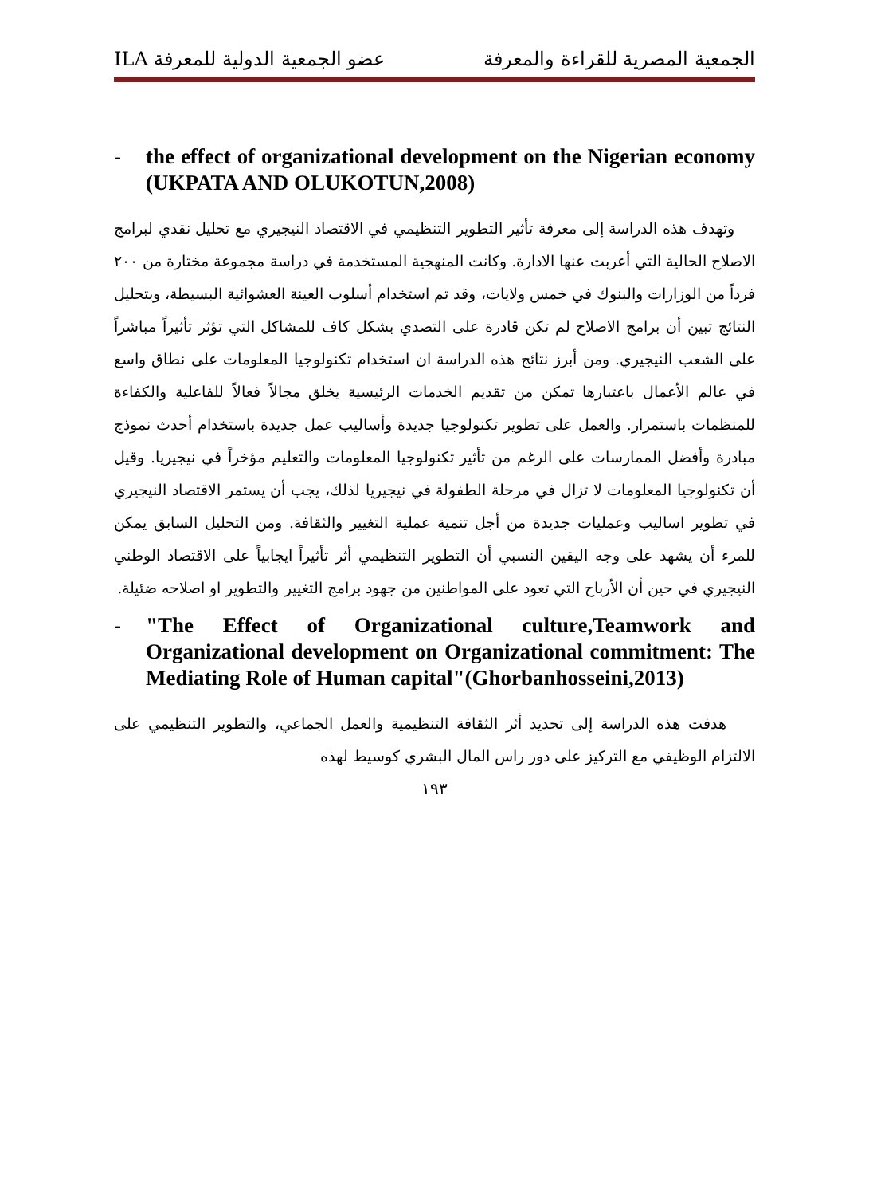الجمعية المصرية للقراءة والمعرفة عضو الجمعية الدولية للمعرفة ILA
- the effect of organizational development on the Nigerian economy (UKPATA AND OLUKOTUN,2008)
وتهدف هذه الدراسة إلى معرفة تأثير التطوير التنظيمي في الاقتصاد النيجيري مع تحليل نقدي لبرامج الاصلاح الحالية التي أعربت عنها الادارة. وكانت المنهجية المستخدمة في دراسة مجموعة مختارة من ٢٠٠ فرداً من الوزارات والبنوك في خمس ولايات، وقد تم استخدام أسلوب العينة العشوائية البسيطة، وبتحليل النتائج تبين أن برامج الاصلاح لم تكن قادرة على التصدي بشكل كاف للمشاكل التي تؤثر تأثيراً مباشراً على الشعب النيجيري. ومن أبرز نتائج هذه الدراسة ان استخدام تكنولوجيا المعلومات على نطاق واسع في عالم الأعمال باعتبارها تمكن من تقديم الخدمات الرئيسية يخلق مجالاً فعالاً للفاعلية والكفاءة للمنظمات باستمرار. والعمل على تطوير تكنولوجيا جديدة وأساليب عمل جديدة باستخدام أحدث نموذج مبادرة وأفضل الممارسات على الرغم من تأثير تكنولوجيا المعلومات والتعليم مؤخراً في نيجيريا. وقيل أن تكنولوجيا المعلومات لا تزال في مرحلة الطفولة في نيجيريا لذلك، يجب أن يستمر الاقتصاد النيجيري في تطوير اساليب وعمليات جديدة من أجل تنمية عملية التغيير والثقافة. ومن التحليل السابق يمكن للمرء أن يشهد على وجه اليقين النسبي أن التطوير التنظيمي أثر تأثيراً ايجابياً على الاقتصاد الوطني النيجيري في حين أن الأرباح التي تعود على المواطنين من جهود برامج التغيير والتطوير او اصلاحه ضئيلة.
- "The Effect of Organizational culture,Teamwork and Organizational development on Organizational commitment: The Mediating Role of Human capital"(Ghorbanhosseini,2013)
هدفت هذه الدراسة إلى تحديد أثر الثقافة التنظيمية والعمل الجماعي، والتطوير التنظيمي على الالتزام الوظيفي مع التركيز على دور راس المال البشري كوسيط لهذه
١٩٣